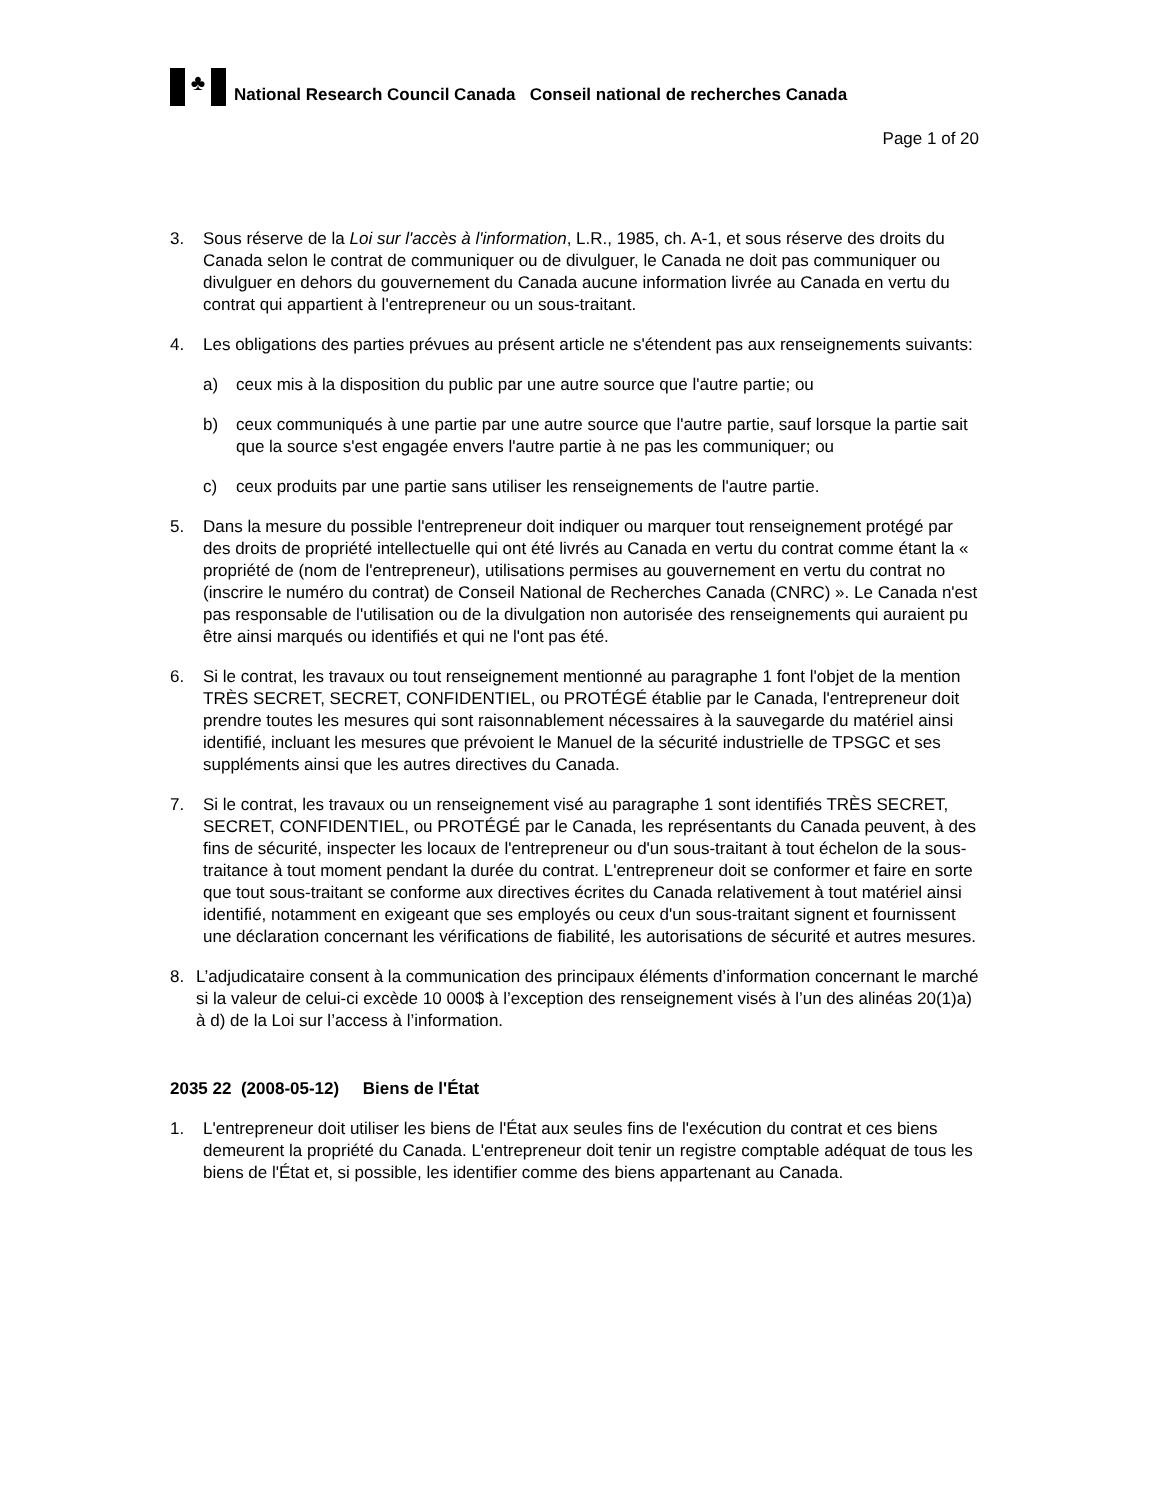♣
National Research Council Canada Conseil national de recherches Canada
Page 1 of 20
3. Sous réserve de la Loi sur l'accès à l'information, L.R., 1985, ch. A-1, et sous réserve des droits du Canada selon le contrat de communiquer ou de divulguer, le Canada ne doit pas communiquer ou divulguer en dehors du gouvernement du Canada aucune information livrée au Canada en vertu du contrat qui appartient à l'entrepreneur ou un sous-traitant.
4. Les obligations des parties prévues au présent article ne s'étendent pas aux renseignements suivants:
a) ceux mis à la disposition du public par une autre source que l'autre partie; ou
b) ceux communiqués à une partie par une autre source que l'autre partie, sauf lorsque la partie sait que la source s'est engagée envers l'autre partie à ne pas les communiquer; ou
c) ceux produits par une partie sans utiliser les renseignements de l'autre partie.
5. Dans la mesure du possible l'entrepreneur doit indiquer ou marquer tout renseignement protégé par des droits de propriété intellectuelle qui ont été livrés au Canada en vertu du contrat comme étant la « propriété de (nom de l'entrepreneur), utilisations permises au gouvernement en vertu du contrat no (inscrire le numéro du contrat) de Conseil National de Recherches Canada (CNRC) ». Le Canada n'est pas responsable de l'utilisation ou de la divulgation non autorisée des renseignements qui auraient pu être ainsi marqués ou identifiés et qui ne l'ont pas été.
6. Si le contrat, les travaux ou tout renseignement mentionné au paragraphe 1 font l'objet de la mention TRÈS SECRET, SECRET, CONFIDENTIEL, ou PROTÉGÉ établie par le Canada, l'entrepreneur doit prendre toutes les mesures qui sont raisonnablement nécessaires à la sauvegarde du matériel ainsi identifié, incluant les mesures que prévoient le Manuel de la sécurité industrielle de TPSGC et ses suppléments ainsi que les autres directives du Canada.
7. Si le contrat, les travaux ou un renseignement visé au paragraphe 1 sont identifiés TRÈS SECRET, SECRET, CONFIDENTIEL, ou PROTÉGÉ par le Canada, les représentants du Canada peuvent, à des fins de sécurité, inspecter les locaux de l'entrepreneur ou d'un sous-traitant à tout échelon de la sous-traitance à tout moment pendant la durée du contrat. L'entrepreneur doit se conformer et faire en sorte que tout sous-traitant se conforme aux directives écrites du Canada relativement à tout matériel ainsi identifié, notamment en exigeant que ses employés ou ceux d'un sous-traitant signent et fournissent une déclaration concernant les vérifications de fiabilité, les autorisations de sécurité et autres mesures.
8. L’adjudicataire consent à la communication des principaux éléments d’information concernant le marché si la valeur de celui-ci excède 10 000$ à l’exception des renseignement visés à l’un des alinéas 20(1)a) à d) de la Loi sur l’access à l’information.
2035 22 (2008-05-12) Biens de l'État
1. L'entrepreneur doit utiliser les biens de l'État aux seules fins de l'exécution du contrat et ces biens demeurent la propriété du Canada. L'entrepreneur doit tenir un registre comptable adéquat de tous les biens de l'État et, si possible, les identifier comme des biens appartenant au Canada.